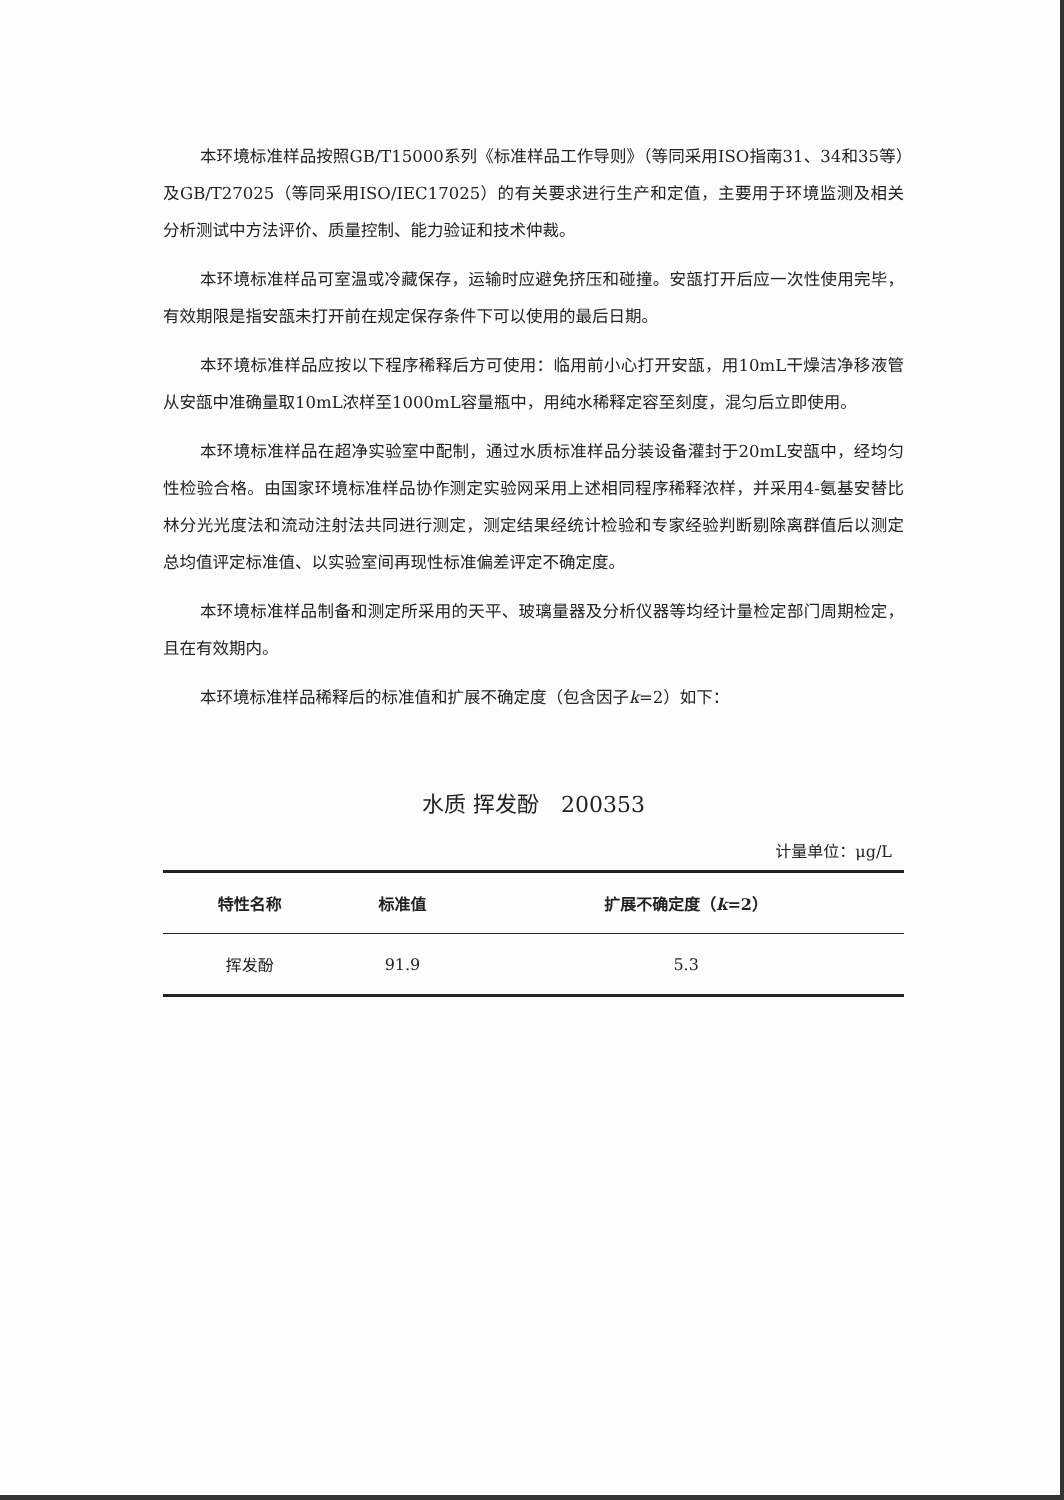本环境标准样品按照GB/T15000系列《标准样品工作导则》（等同采用ISO指南31、34和35等）及GB/T27025（等同采用ISO/IEC17025）的有关要求进行生产和定值，主要用于环境监测及相关分析测试中方法评价、质量控制、能力验证和技术仲裁。
本环境标准样品可室温或冷藏保存，运输时应避免挤压和碰撞。安瓿打开后应一次性使用完毕，有效期限是指安瓿未打开前在规定保存条件下可以使用的最后日期。
本环境标准样品应按以下程序稀释后方可使用：临用前小心打开安瓿，用10mL干燥洁净移液管从安瓿中准确量取10mL浓样至1000mL容量瓶中，用纯水稀释定容至刻度，混匀后立即使用。
本环境标准样品在超净实验室中配制，通过水质标准样品分装设备灌封于20mL安瓿中，经均匀性检验合格。由国家环境标准样品协作测定实验网采用上述相同程序稀释浓样，并采用4-氨基安替比林分光光度法和流动注射法共同进行测定，测定结果经统计检验和专家经验判断剔除离群值后以测定总均值评定标准值、以实验室间再现性标准偏差评定不确定度。
本环境标准样品制备和测定所采用的天平、玻璃量器及分析仪器等均经计量检定部门周期检定，且在有效期内。
本环境标准样品稀释后的标准值和扩展不确定度（包含因子k=2）如下：
水质 挥发酚　200353
计量单位：μg/L
| 特性名称 | 标准值 | 扩展不确定度（ k =2） |
| --- | --- | --- |
| 挥发酚 | 91.9 | 5.3 |